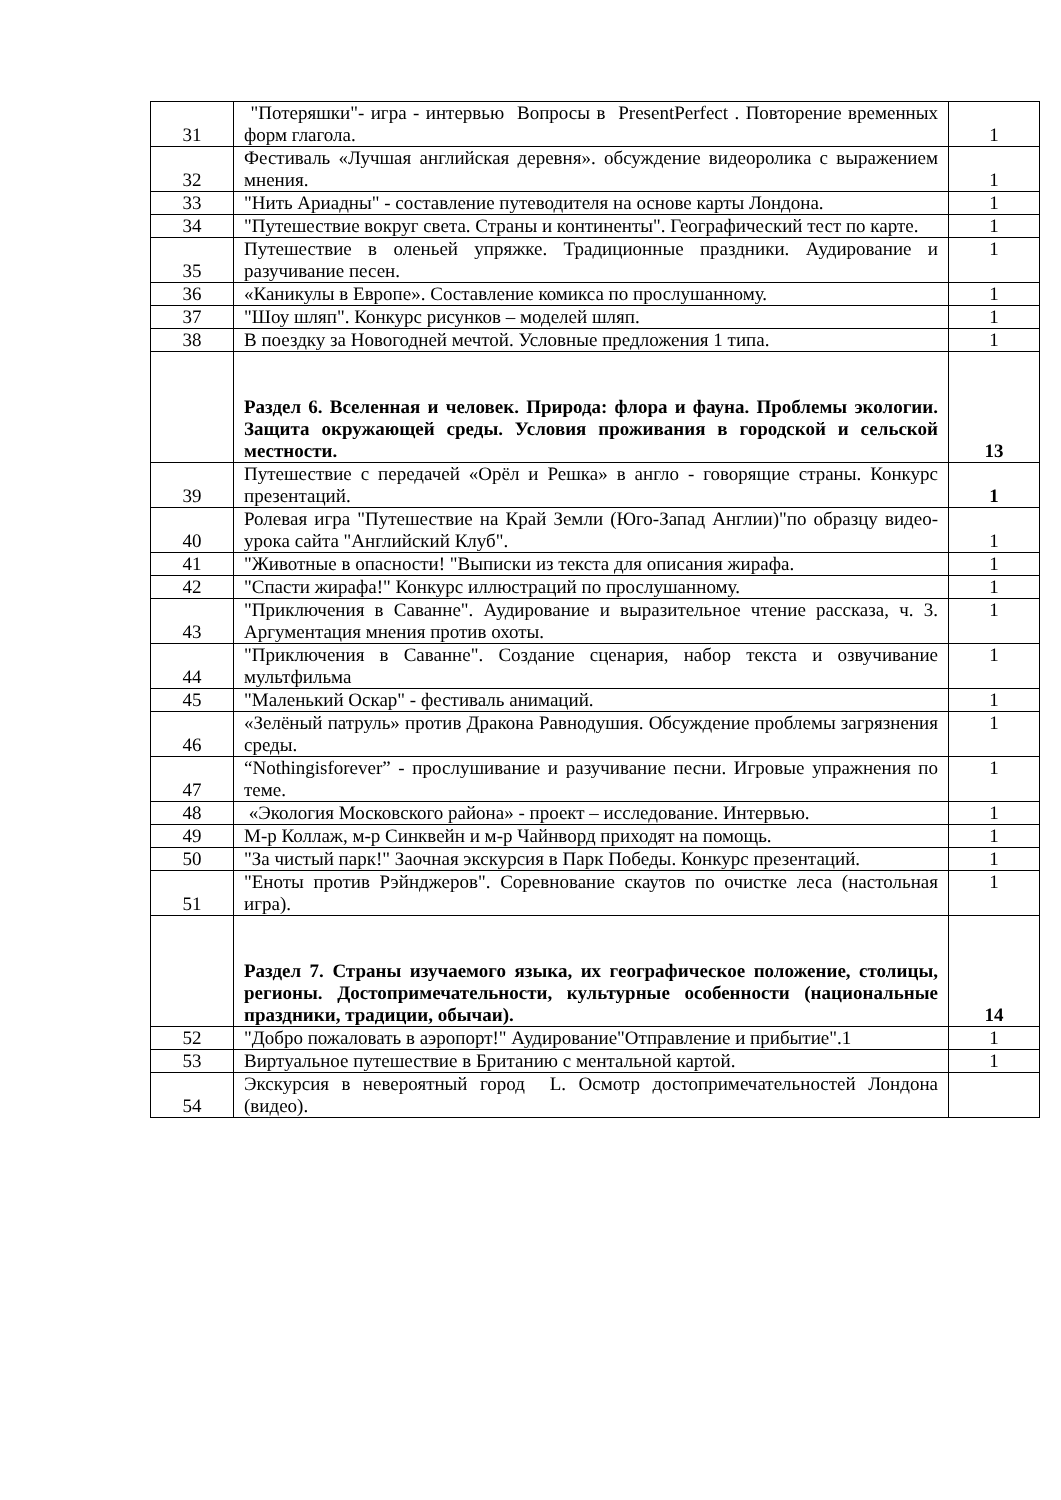| 31 | "Потеряшки"- игра - интервью Вопросы в PresentPerfect . Повторение временных форм глагола. | 1 |
| 32 | Фестиваль «Лучшая английская деревня». обсуждение видеоролика с выражением мнения. | 1 |
| 33 | "Нить Ариадны" - составление путеводителя на основе карты Лондона. | 1 |
| 34 | "Путешествие вокруг света. Страны и континенты". Географический тест по карте. | 1 |
| 35 | Путешествие в оленьей упряжке. Традиционные праздники. Аудирование и разучивание песен. | 1 |
| 36 | «Каникулы в Европе». Составление комикса по прослушанному. | 1 |
| 37 | "Шоу шляп". Конкурс рисунков – моделей шляп. | 1 |
| 38 | В поездку за Новогодней мечтой. Условные предложения 1 типа. | 1 |
| | Раздел 6. Вселенная и человек. Природа: флора и фауна. Проблемы экологии. Защита окружающей среды. Условия проживания в городской и сельской местности. | 13 |
| 39 | Путешествие с передачей «Орёл и Решка» в англо - говорящие страны. Конкурс презентаций. | 1 |
| 40 | Ролевая игра "Путешествие на Край Земли (Юго-Запад Англии)"по образцу видео- урока сайта "Английский Клуб". | 1 |
| 41 | "Животные в опасности! "Выписки из текста для описания жирафа. | 1 |
| 42 | "Спасти жирафа!" Конкурс иллюстраций по прослушанному. | 1 |
| 43 | "Приключения в Саванне". Аудирование и выразительное чтение рассказа, ч. 3. Аргументация мнения против охоты. | 1 |
| 44 | "Приключения в Саванне". Создание сценария, набор текста и озвучивание мультфильма | 1 |
| 45 | "Маленький Оскар" - фестиваль анимаций. | 1 |
| 46 | «Зелёный патруль» против Дракона Равнодушия. Обсуждение проблемы загрязнения среды. | 1 |
| 47 | “Nothingisforever” - прослушивание и разучивание песни. Игровые упражнения по теме. | 1 |
| 48 | «Экология Московского района» - проект – исследование. Интервью. | 1 |
| 49 | М-р Коллаж, м-р Синквейн и м-р Чайнворд приходят на помощь. | 1 |
| 50 | "За чистый парк!" Заочная экскурсия в Парк Победы. Конкурс презентаций. | 1 |
| 51 | "Еноты против Рэйнджеров". Соревнование скаутов по очистке леса (настольная игра). | 1 |
| | Раздел 7. Страны изучаемого языка, их географическое положение, столицы, регионы. Достопримечательности, культурные особенности (национальные праздники, традиции, обычаи). | 14 |
| 52 | "Добро пожаловать в аэропорт!" Аудирование"Отправление и прибытие".1 | 1 |
| 53 | Виртуальное путешествие в Британию с ментальной картой. | 1 |
| 54 | Экскурсия в невероятный город L. Осмотр достопримечательностей Лондона (видео). | |